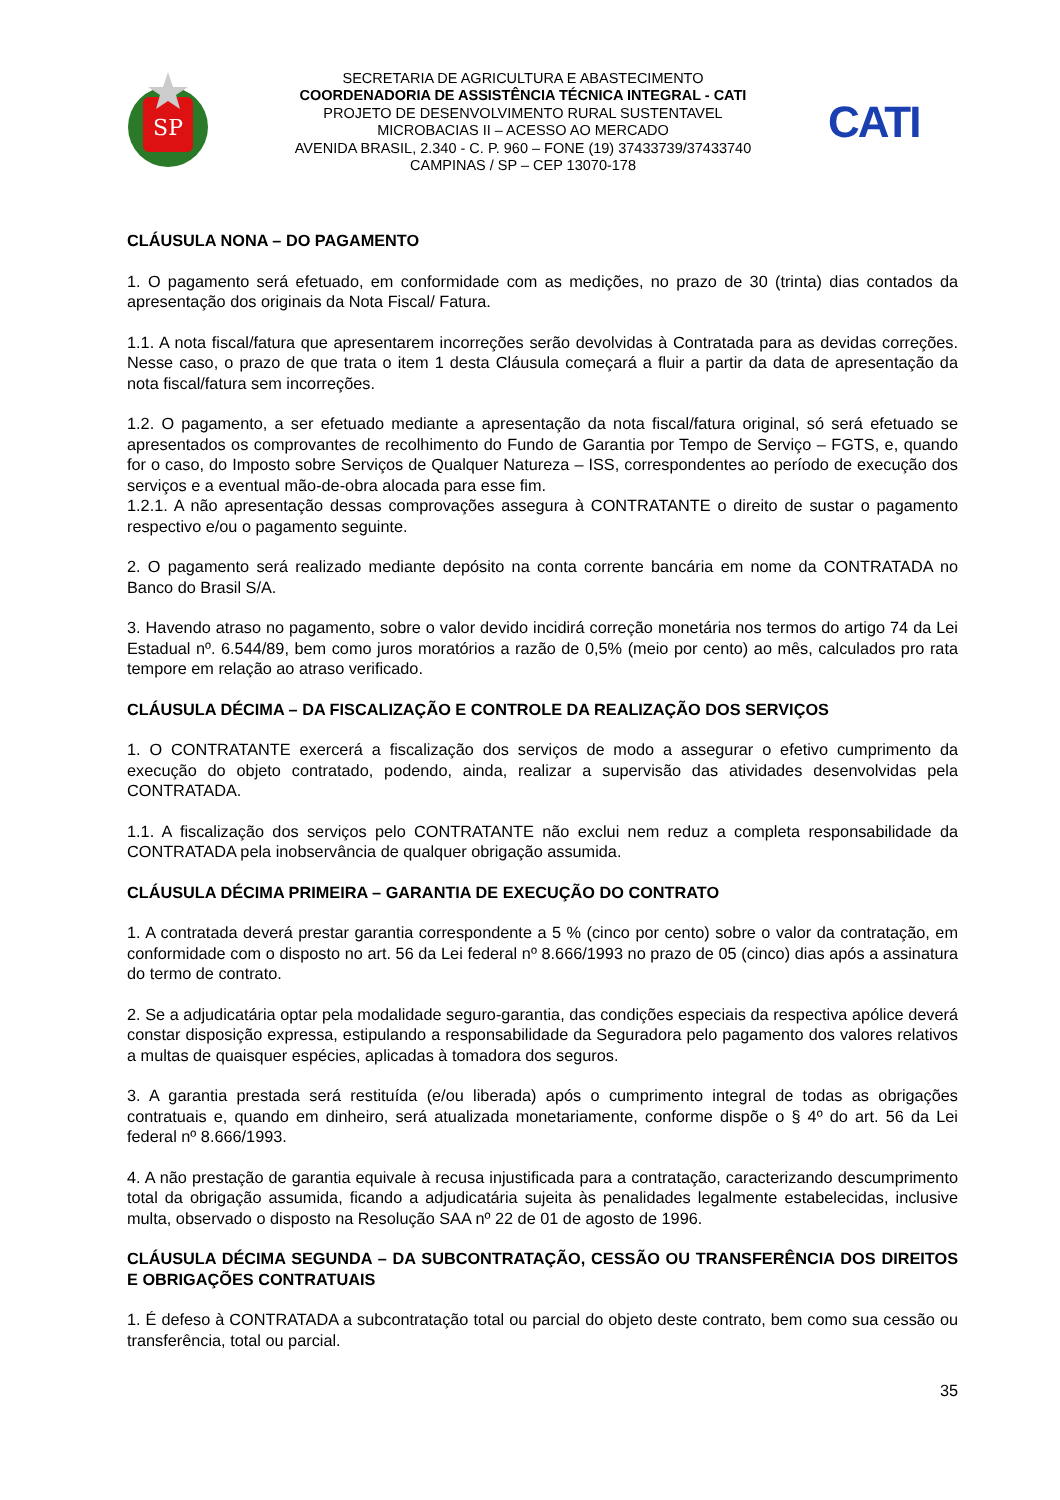SP
SECRETARIA DE AGRICULTURA E ABASTECIMENTO
COORDENADORIA DE ASSISTÊNCIA TÉCNICA INTEGRAL - CATI
PROJETO DE DESENVOLVIMENTO RURAL SUSTENTAVEL
MICROBACIAS II – ACESSO AO MERCADO
AVENIDA BRASIL, 2.340 - C. P. 960 – FONE (19) 37433739/37433740
CAMPINAS / SP – CEP 13070-178
CATI
CLÁUSULA NONA – DO PAGAMENTO
1. O pagamento será efetuado, em conformidade com as medições, no prazo de 30 (trinta) dias contados da apresentação dos originais da Nota Fiscal/ Fatura.
1.1. A nota fiscal/fatura que apresentarem incorreções serão devolvidas à Contratada para as devidas correções. Nesse caso, o prazo de que trata o item 1 desta Cláusula começará a fluir a partir da data de apresentação da nota fiscal/fatura sem incorreções.
1.2. O pagamento, a ser efetuado mediante a apresentação da nota fiscal/fatura original, só será efetuado se apresentados os comprovantes de recolhimento do Fundo de Garantia por Tempo de Serviço – FGTS, e, quando for o caso, do Imposto sobre Serviços de Qualquer Natureza – ISS, correspondentes ao período de execução dos serviços e a eventual mão-de-obra alocada para esse fim.
1.2.1. A não apresentação dessas comprovações assegura à CONTRATANTE o direito de sustar o pagamento respectivo e/ou o pagamento seguinte.
2. O pagamento será realizado mediante depósito na conta corrente bancária em nome da CONTRATADA no Banco do Brasil S/A.
3. Havendo atraso no pagamento, sobre o valor devido incidirá correção monetária nos termos do artigo 74 da Lei Estadual nº. 6.544/89, bem como juros moratórios a razão de 0,5% (meio por cento) ao mês, calculados pro rata tempore em relação ao atraso verificado.
CLÁUSULA DÉCIMA – DA FISCALIZAÇÃO E CONTROLE DA REALIZAÇÃO DOS SERVIÇOS
1. O CONTRATANTE exercerá a fiscalização dos serviços de modo a assegurar o efetivo cumprimento da execução do objeto contratado, podendo, ainda, realizar a supervisão das atividades desenvolvidas pela CONTRATADA.
1.1. A fiscalização dos serviços pelo CONTRATANTE não exclui nem reduz a completa responsabilidade da CONTRATADA pela inobservância de qualquer obrigação assumida.
CLÁUSULA DÉCIMA PRIMEIRA – GARANTIA DE EXECUÇÃO DO CONTRATO
1. A contratada deverá prestar garantia correspondente a 5 % (cinco por cento) sobre o valor da contratação, em conformidade com o disposto no art. 56 da Lei federal nº 8.666/1993 no prazo de 05 (cinco) dias após a assinatura do termo de contrato.
2. Se a adjudicatária optar pela modalidade seguro-garantia, das condições especiais da respectiva apólice deverá constar disposição expressa, estipulando a responsabilidade da Seguradora pelo pagamento dos valores relativos a multas de quaisquer espécies, aplicadas à tomadora dos seguros.
3. A garantia prestada será restituída (e/ou liberada) após o cumprimento integral de todas as obrigações contratuais e, quando em dinheiro, será atualizada monetariamente, conforme dispõe o § 4º do art. 56 da Lei federal nº 8.666/1993.
4. A não prestação de garantia equivale à recusa injustificada para a contratação, caracterizando descumprimento total da obrigação assumida, ficando a adjudicatária sujeita às penalidades legalmente estabelecidas, inclusive multa, observado o disposto na Resolução SAA nº 22 de 01 de agosto de 1996.
CLÁUSULA DÉCIMA SEGUNDA – DA SUBCONTRATAÇÃO, CESSÃO OU TRANSFERÊNCIA DOS DIREITOS E OBRIGAÇÕES CONTRATUAIS
1. É defeso à CONTRATADA a subcontratação total ou parcial do objeto deste contrato, bem como sua cessão ou transferência, total ou parcial.
35